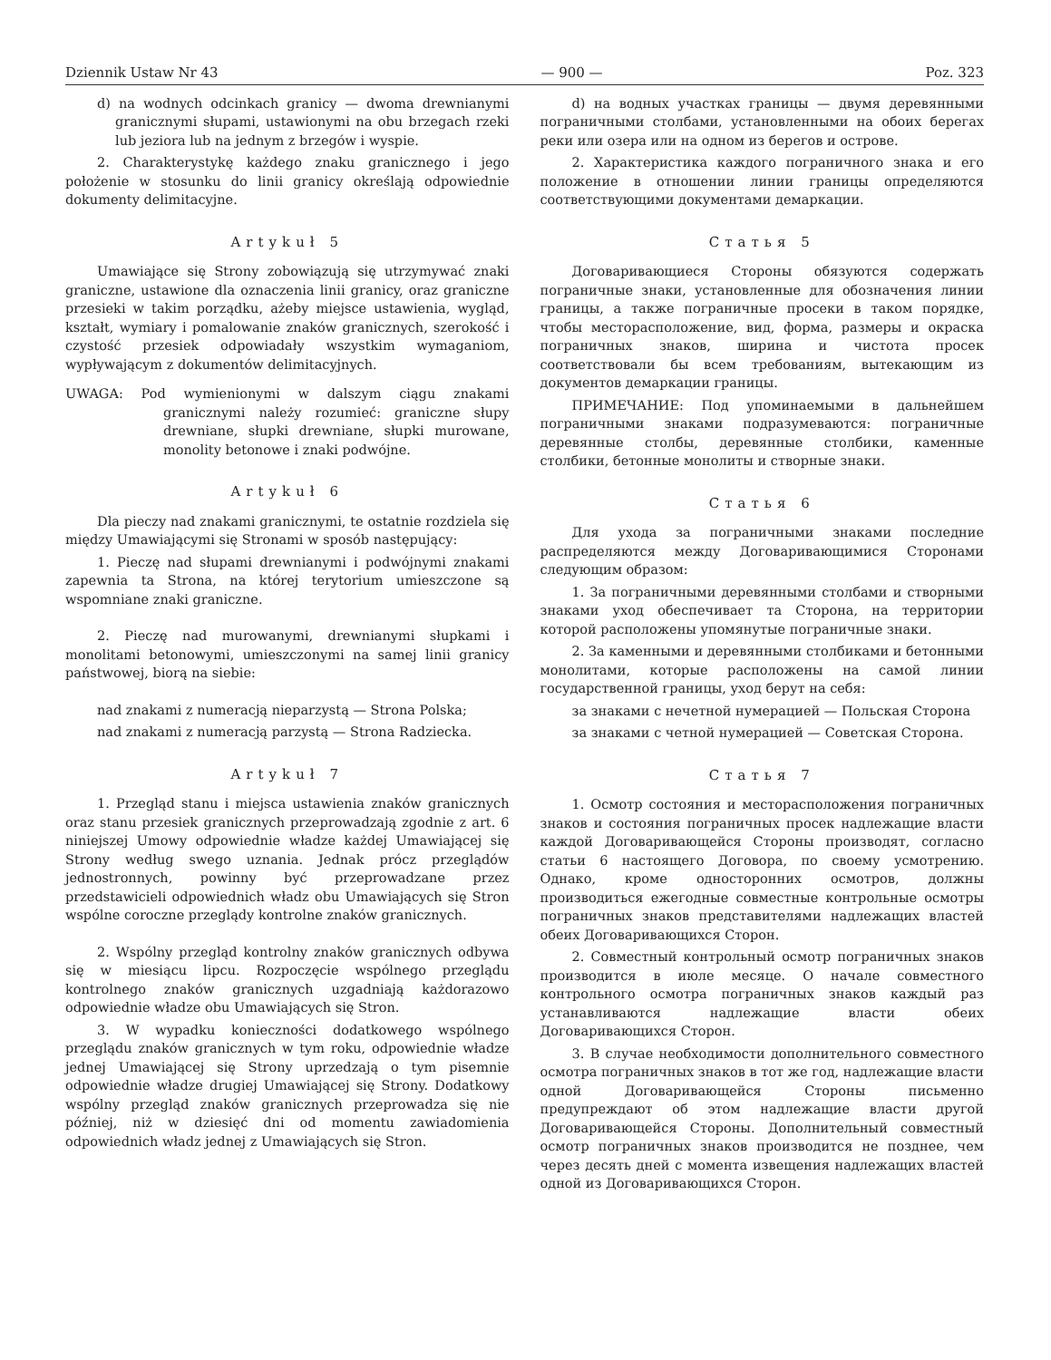Dziennik Ustaw Nr 43 — 900 — Poz. 323
d) na wodnych odcinkach granicy — dwoma drewnianymi granicznymi słupami, ustawionymi na obu brzegach rzeki lub jeziora lub na jednym z brzegów i wyspie.
2. Charakterystykę każdego znaku granicznego i jego położenie w stosunku do linii granicy określają odpowiednie dokumenty delimitacyjne.
Artykuł 5
Umawiające się Strony zobowiązują się utrzymywać znaki graniczne, ustawione dla oznaczenia linii granicy, oraz graniczne przesieki w takim porządku, ażeby miejsce ustawienia, wygląd, kształt, wymiary i pomalowanie znaków granicznych, szerokość i czystość przesiek odpowiadały wszystkim wymaganiom, wypływającym z dokumentów delimitacyjnych.
UWAGA: Pod wymienionymi w dalszym ciągu znakami granicznymi należy rozumieć: graniczne słupy drewniane, słupki drewniane, słupki murowane, monolity betonowe i znaki podwójne.
Artykuł 6
Dla pieczy nad znakami granicznymi, te ostatnie rozdziela się między Umawiającymi się Stronami w sposób następujący:
1. Pieczę nad słupami drewnianymi i podwójnymi znakami zapewnia ta Strona, na której terytorium umieszczone są wspomniane znaki graniczne.
2. Pieczę nad murowanymi, drewnianymi słupkami i monolitami betonowymi, umieszczonymi na samej linii granicy państwowej, biorą na siebie:
nad znakami z numeracją nieparzystą — Strona Polska;
nad znakami z numeracją parzystą — Strona Radziecka.
Artykuł 7
1. Przegląd stanu i miejsca ustawienia znaków granicznych oraz stanu przesiek granicznych przeprowadzają zgodnie z art. 6 niniejszej Umowy odpowiednie władze każdej Umawiającej się Strony według swego uznania. Jednak prócz przeglądów jednostronnych, powinny być przeprowadzane przez przedstawicieli odpowiednich władz obu Umawiających się Stron wspólne coroczne przeglądy kontrolne znaków granicznych.
2. Wspólny przegląd kontrolny znaków granicznych odbywa się w miesiącu lipcu. Rozpoczęcie wspólnego przeglądu kontrolnego znaków granicznych uzgadniają każdorazowo odpowiednie władze obu Umawiających się Stron.
3. W wypadku konieczności dodatkowego wspólnego przeglądu znaków granicznych w tym roku, odpowiednie władze jednej Umawiającej się Strony uprzedzają o tym pisemnie odpowiednie władze drugiej Umawiającej się Strony. Dodatkowy wspólny przegląd znaków granicznych przeprowadza się nie później, niż w dziesięć dni od momentu zawiadomienia odpowiednich władz jednej z Umawiających się Stron.
d) на водных участках границы — двумя деревянными пограничными столбами, установленными на обоих берегах реки или озера или на одном из берегов и острове.
2. Характеристика каждого пограничного знака и его положение в отношении линии границы определяются соответствующими документами демаркации.
Статья 5
Договаривающиеся Стороны обязуются содержать пограничные знаки, установленные для обозначения линии границы, а также пограничные просеки в таком порядке, чтобы месторасположение, вид, форма, размеры и окраска пограничных знаков, ширина и чистота просек соответствовали бы всем требованиям, вытекающим из документов демаркации границы.
ПРИМЕЧАНИЕ: Под упоминаемыми в дальнейшем пограничными знаками подразумеваются: пограничные деревянные столбы, деревянные столбики, каменные столбики, бетонные монолиты и створные знаки.
Статья 6
Для ухода за пограничными знаками последние распределяются между Договаривающимися Сторонами следующим образом:
1. За пограничными деревянными столбами и створными знаками уход обеспечивает та Сторона, на территории которой расположены упомянутые пограничные знаки.
2. За каменными и деревянными столбиками и бетонными монолитами, которые расположены на самой линии государственной границы, уход берут на себя:
за знаками с нечетной нумерацией — Польская Сторона
за знаками с четной нумерацией — Советская Сторона.
Статья 7
1. Осмотр состояния и месторасположения пограничных знаков и состояния пограничных просек надлежащие власти каждой Договаривающейся Стороны производят, согласно статьи 6 настоящего Договора, по своему усмотрению. Однако, кроме односторонних осмотров, должны производиться ежегодные совместные контрольные осмотры пограничных знаков представителями надлежащих властей обеих Договаривающихся Сторон.
2. Совместный контрольный осмотр пограничных знаков производится в июле месяце. О начале совместного контрольного осмотра пограничных знаков каждый раз устанавливаются надлежащие власти обеих Договаривающихся Сторон.
3. В случае необходимости дополнительного совместного осмотра пограничных знаков в тот же год, надлежащие власти одной Договаривающейся Стороны письменно предупреждают об этом надлежащие власти другой Договаривающейся Стороны. Дополнительный совместный осмотр пограничных знаков производится не позднее, чем через десять дней с момента извещения надлежащих властей одной из Договаривающихся Сторон.